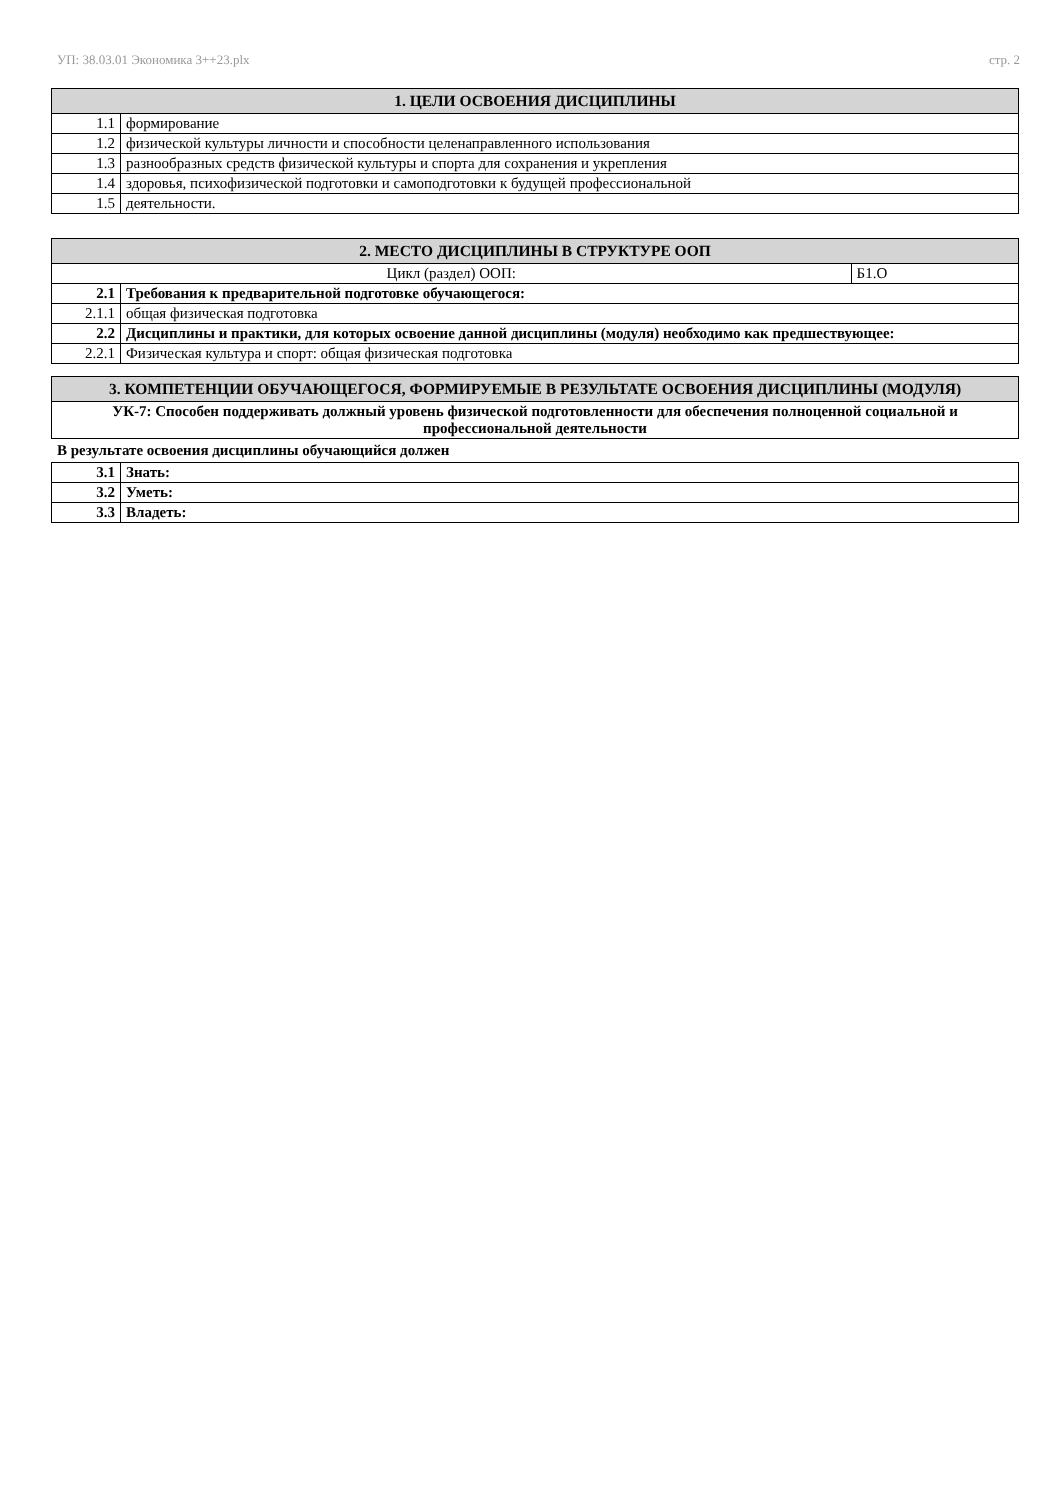УП: 38.03.01 Экономика 3++23.plx стр. 2
| 1. ЦЕЛИ ОСВОЕНИЯ ДИСЦИПЛИНЫ | |
| --- | --- |
| 1.1 | формирование |
| 1.2 | физической культуры личности и способности целенаправленного использования |
| 1.3 | разнообразных средств физической культуры и спорта для сохранения и укрепления |
| 1.4 | здоровья, психофизической подготовки и самоподготовки к будущей профессиональной |
| 1.5 | деятельности. |
| 2. МЕСТО ДИСЦИПЛИНЫ В СТРУКТУРЕ ООП | | |
| --- | --- | --- |
| Цикл (раздел) ООП: | | Б1.О |
| 2.1 | Требования к предварительной подготовке обучающегося: | |
| 2.1.1 | общая физическая подготовка | |
| 2.2 | Дисциплины и практики, для которых освоение данной дисциплины (модуля) необходимо как предшествующее: | |
| 2.2.1 | Физическая культура и спорт: общая физическая подготовка | |
| 3. КОМПЕТЕНЦИИ ОБУЧАЮЩЕГОСЯ, ФОРМИРУЕМЫЕ В РЕЗУЛЬТАТЕ ОСВОЕНИЯ ДИСЦИПЛИНЫ (МОДУЛЯ) |
| --- |
| УК-7: Способен поддерживать должный уровень физической подготовленности для обеспечения полноценной социальной и профессиональной деятельности |
В результате освоения дисциплины обучающийся должен
| 3.1 | Знать: |
| 3.2 | Уметь: |
| 3.3 | Владеть: |